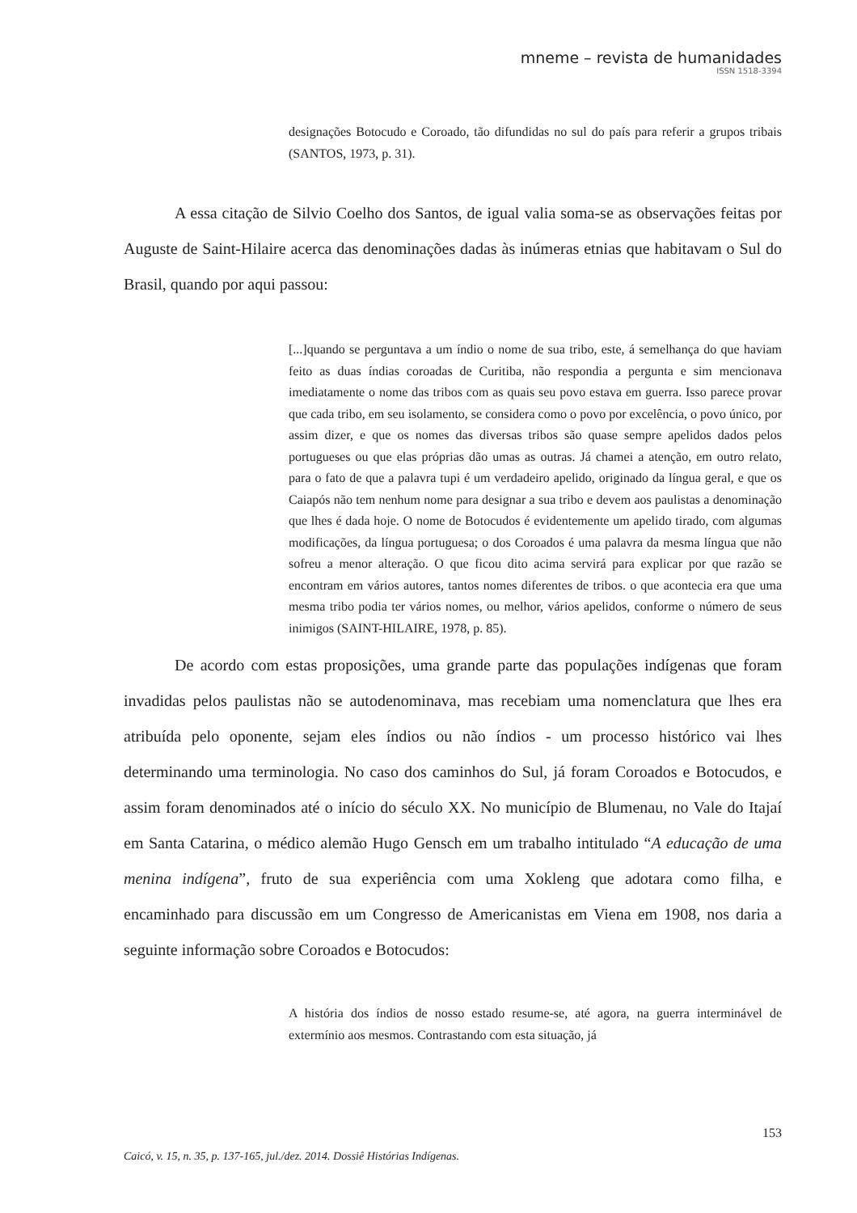mneme – revista de humanidades
ISSN 1518-3394
designações Botocudo e Coroado, tão difundidas no sul do país para referir a grupos tribais (SANTOS, 1973, p. 31).
A essa citação de Silvio Coelho dos Santos, de igual valia soma-se as observações feitas por Auguste de Saint-Hilaire acerca das denominações dadas às inúmeras etnias que habitavam o Sul do Brasil, quando por aqui passou:
[...]quando se perguntava a um índio o nome de sua tribo, este, á semelhança do que haviam feito as duas índias coroadas de Curitiba, não respondia a pergunta e sim mencionava imediatamente o nome das tribos com as quais seu povo estava em guerra. Isso parece provar que cada tribo, em seu isolamento, se considera como o povo por excelência, o povo único, por assim dizer, e que os nomes das diversas tribos são quase sempre apelidos dados pelos portugueses ou que elas próprias dão umas as outras. Já chamei a atenção, em outro relato, para o fato de que a palavra tupi é um verdadeiro apelido, originado da língua geral, e que os Caiapós não tem nenhum nome para designar a sua tribo e devem aos paulistas a denominação que lhes é dada hoje. O nome de Botocudos é evidentemente um apelido tirado, com algumas modificações, da língua portuguesa; o dos Coroados é uma palavra da mesma língua que não sofreu a menor alteração. O que ficou dito acima servirá para explicar por que razão se encontram em vários autores, tantos nomes diferentes de tribos. o que acontecia era que uma mesma tribo podia ter vários nomes, ou melhor, vários apelidos, conforme o número de seus inimigos (SAINT-HILAIRE, 1978, p. 85).
De acordo com estas proposições, uma grande parte das populações indígenas que foram invadidas pelos paulistas não se autodenominava, mas recebiam uma nomenclatura que lhes era atribuída pelo oponente, sejam eles índios ou não índios - um processo histórico vai lhes determinando uma terminologia. No caso dos caminhos do Sul, já foram Coroados e Botocudos, e assim foram denominados até o início do século XX. No município de Blumenau, no Vale do Itajaí em Santa Catarina, o médico alemão Hugo Gensch em um trabalho intitulado “A educação de uma menina indígena”, fruto de sua experiência com uma Xokleng que adotara como filha, e encaminhado para discussão em um Congresso de Americanistas em Viena em 1908, nos daria a seguinte informação sobre Coroados e Botocudos:
A história dos índios de nosso estado resume-se, até agora, na guerra interminável de extermínio aos mesmos. Contrastando com esta situação, já
153
Caicó, v. 15, n. 35, p. 137-165, jul./dez. 2014. Dossiê Histórias Indígenas.